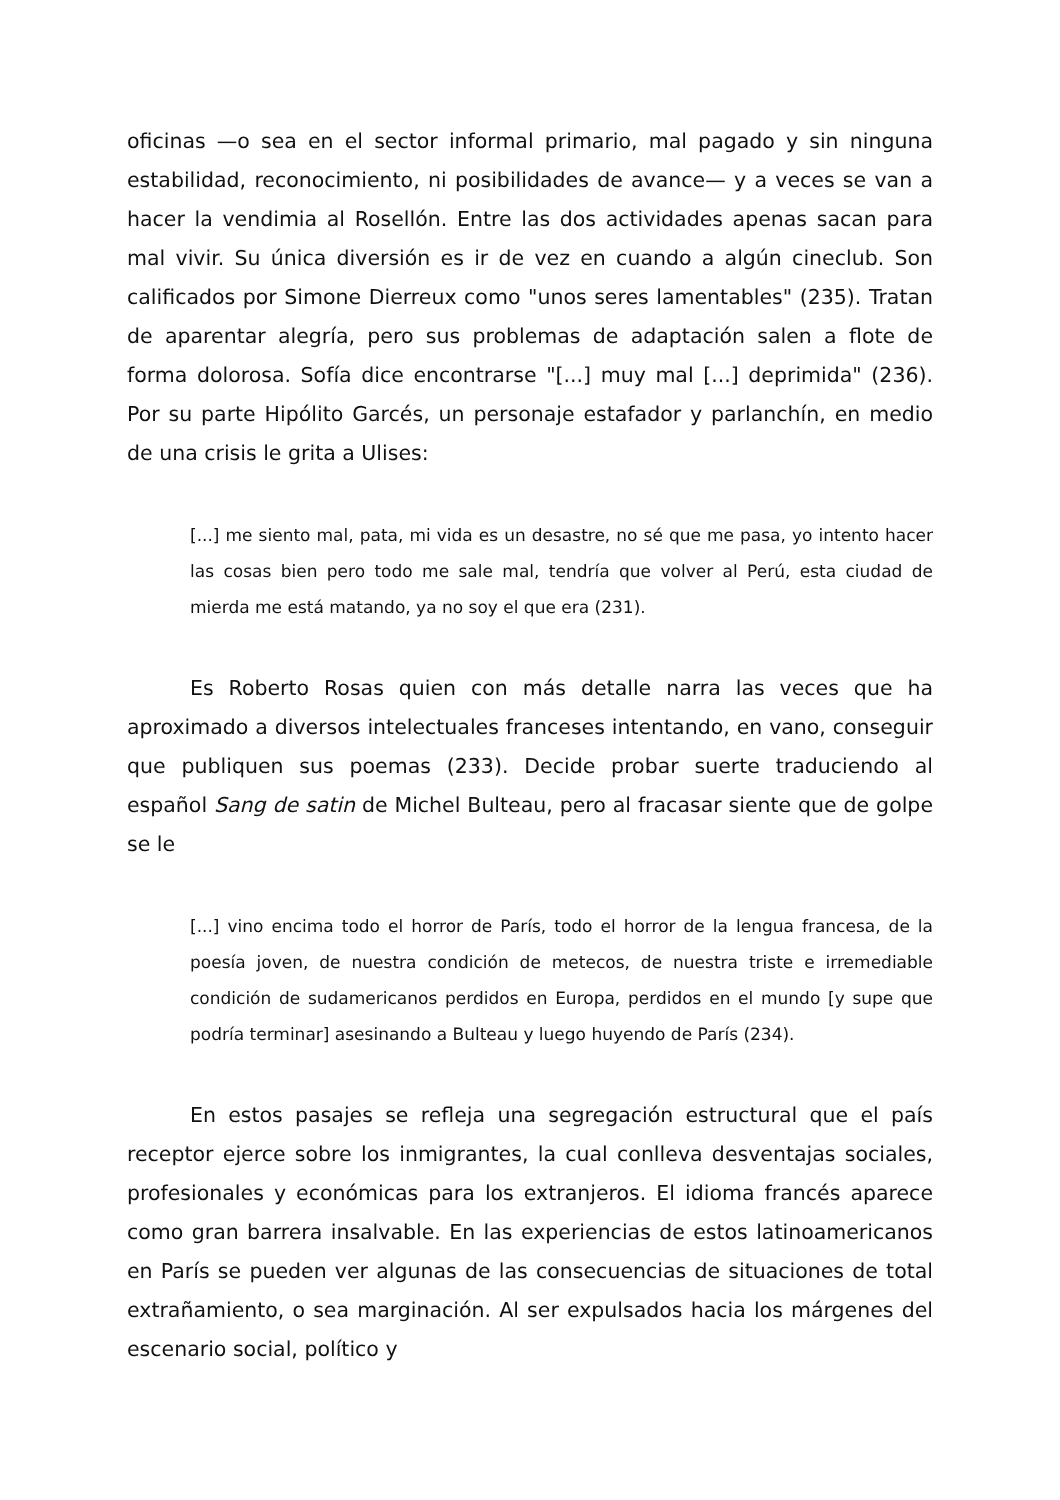oficinas —o sea en el sector informal primario, mal pagado y sin ninguna estabilidad, reconocimiento, ni posibilidades de avance— y a veces se van a hacer la vendimia al Rosellón. Entre las dos actividades apenas sacan para mal vivir. Su única diversión es ir de vez en cuando a algún cineclub. Son calificados por Simone Dierreux como "unos seres lamentables" (235). Tratan de aparentar alegría, pero sus problemas de adaptación salen a flote de forma dolorosa. Sofía dice encontrarse "[...] muy mal [...] deprimida" (236). Por su parte Hipólito Garcés, un personaje estafador y parlanchín, en medio de una crisis le grita a Ulises:
[...] me siento mal, pata, mi vida es un desastre, no sé que me pasa, yo intento hacer las cosas bien pero todo me sale mal, tendría que volver al Perú, esta ciudad de mierda me está matando, ya no soy el que era (231).
Es Roberto Rosas quien con más detalle narra las veces que ha aproximado a diversos intelectuales franceses intentando, en vano, conseguir que publiquen sus poemas (233). Decide probar suerte traduciendo al español Sang de satin de Michel Bulteau, pero al fracasar siente que de golpe se le
[...] vino encima todo el horror de París, todo el horror de la lengua francesa, de la poesía joven, de nuestra condición de metecos, de nuestra triste e irremediable condición de sudamericanos perdidos en Europa, perdidos en el mundo [y supe que podría terminar] asesinando a Bulteau y luego huyendo de París (234).
En estos pasajes se refleja una segregación estructural que el país receptor ejerce sobre los inmigrantes, la cual conlleva desventajas sociales, profesionales y económicas para los extranjeros. El idioma francés aparece como gran barrera insalvable. En las experiencias de estos latinoamericanos en París se pueden ver algunas de las consecuencias de situaciones de total extrañamiento, o sea marginación. Al ser expulsados hacia los márgenes del escenario social, político y